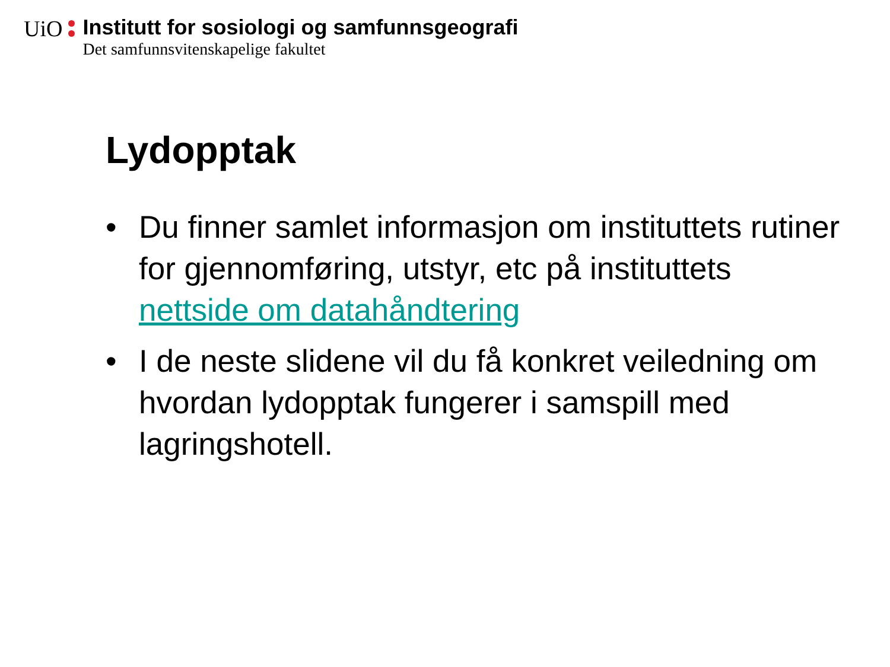UiO
Institutt for sosiologi og samfunnsgeografi
Det samfunnsvitenskapelige fakultet
Lydopptak
• Du finner samlet informasjon om instituttets rutiner for gjennomføring, utstyr, etc på instituttets nettside om datahåndtering
• I de neste slidene vil du få konkret veiledning om hvordan lydopptak fungerer i samspill med lagringshotell.